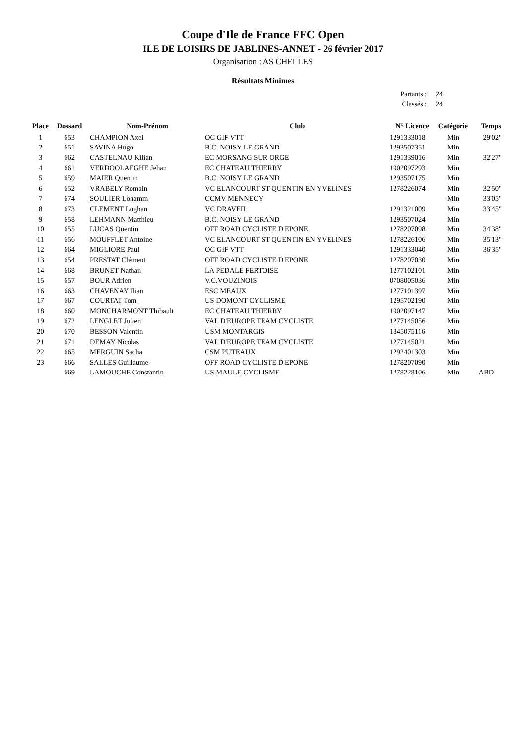Coupe d'Ile de France FFC Open
ILE DE LOISIRS DE JABLINES-ANNET - 26 février 2017
Organisation : AS CHELLES
Résultats Minimes
Partants : 24
Classés : 24
| Place | Dossard | Nom-Prénom | Club | N° Licence | Catégorie | Temps |
| --- | --- | --- | --- | --- | --- | --- |
| 1 | 653 | CHAMPION Axel | OC GIF VTT | 1291333018 | Min | 29'02" |
| 2 | 651 | SAVINA Hugo | B.C. NOISY LE GRAND | 1293507351 | Min | |
| 3 | 662 | CASTELNAU Kilian | EC MORSANG SUR ORGE | 1291339016 | Min | 32'27" |
| 4 | 661 | VERDOOLAEGHE Jehan | EC CHATEAU THIERRY | 1902097293 | Min | |
| 5 | 659 | MAIER Quentin | B.C. NOISY LE GRAND | 1293507175 | Min | |
| 6 | 652 | VRABELY Romain | VC ELANCOURT ST QUENTIN EN YVELINES | 1278226074 | Min | 32'50" |
| 7 | 674 | SOULIER Lohamm | CCMV MENNECY | | Min | 33'05" |
| 8 | 673 | CLEMENT Loghan | VC DRAVEIL | 1291321009 | Min | 33'45" |
| 9 | 658 | LEHMANN Matthieu | B.C. NOISY LE GRAND | 1293507024 | Min | |
| 10 | 655 | LUCAS Quentin | OFF ROAD CYCLISTE D'EPONE | 1278207098 | Min | 34'38" |
| 11 | 656 | MOUFFLET Antoine | VC ELANCOURT ST QUENTIN EN YVELINES | 1278226106 | Min | 35'13" |
| 12 | 664 | MIGLIORE Paul | OC GIF VTT | 1291333040 | Min | 36'35" |
| 13 | 654 | PRESTAT Clément | OFF ROAD CYCLISTE D'EPONE | 1278207030 | Min | |
| 14 | 668 | BRUNET Nathan | LA PEDALE FERTOISE | 1277102101 | Min | |
| 15 | 657 | BOUR Adrien | V.C.VOUZINOIS | 0708005036 | Min | |
| 16 | 663 | CHAVENAY Ilian | ESC MEAUX | 1277101397 | Min | |
| 17 | 667 | COURTAT Tom | US DOMONT CYCLISME | 1295702190 | Min | |
| 18 | 660 | MONCHARMONT Thibault | EC CHATEAU THIERRY | 1902097147 | Min | |
| 19 | 672 | LENGLET Julien | VAL D'EUROPE TEAM CYCLISTE | 1277145056 | Min | |
| 20 | 670 | BESSON Valentin | USM MONTARGIS | 1845075116 | Min | |
| 21 | 671 | DEMAY Nicolas | VAL D'EUROPE TEAM CYCLISTE | 1277145021 | Min | |
| 22 | 665 | MERGUIN Sacha | CSM PUTEAUX | 1292401303 | Min | |
| 23 | 666 | SALLES Guillaume | OFF ROAD CYCLISTE D'EPONE | 1278207090 | Min | |
| | 669 | LAMOUCHE Constantin | US MAULE CYCLISME | 1278228106 | Min | ABD |